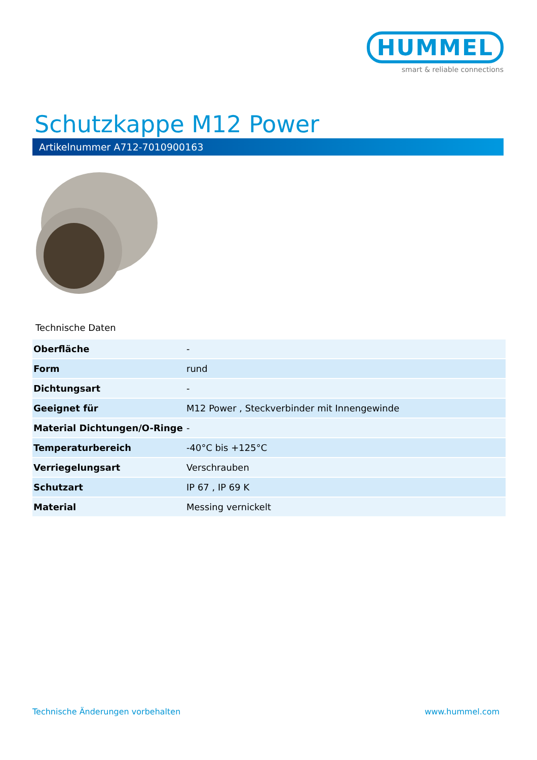HUMMEL
smart & reliable connections
Schutzkappe M12 Power
Artikelnummer A712-7010900163
Technische Daten
| Oberfläche | - |
| Form | rund |
| Dichtungsart | - |
| Geeignet für | M12 Power , Steckverbinder mit Innengewinde |
| Material Dichtungen/O-Ringe | - |
| Temperaturbereich | -40°C bis +125°C |
| Verriegelungsart | Verschrauben |
| Schutzart | IP 67 , IP 69 K |
| Material | Messing vernickelt |
Technische Änderungen vorbehalten
www.hummel.com